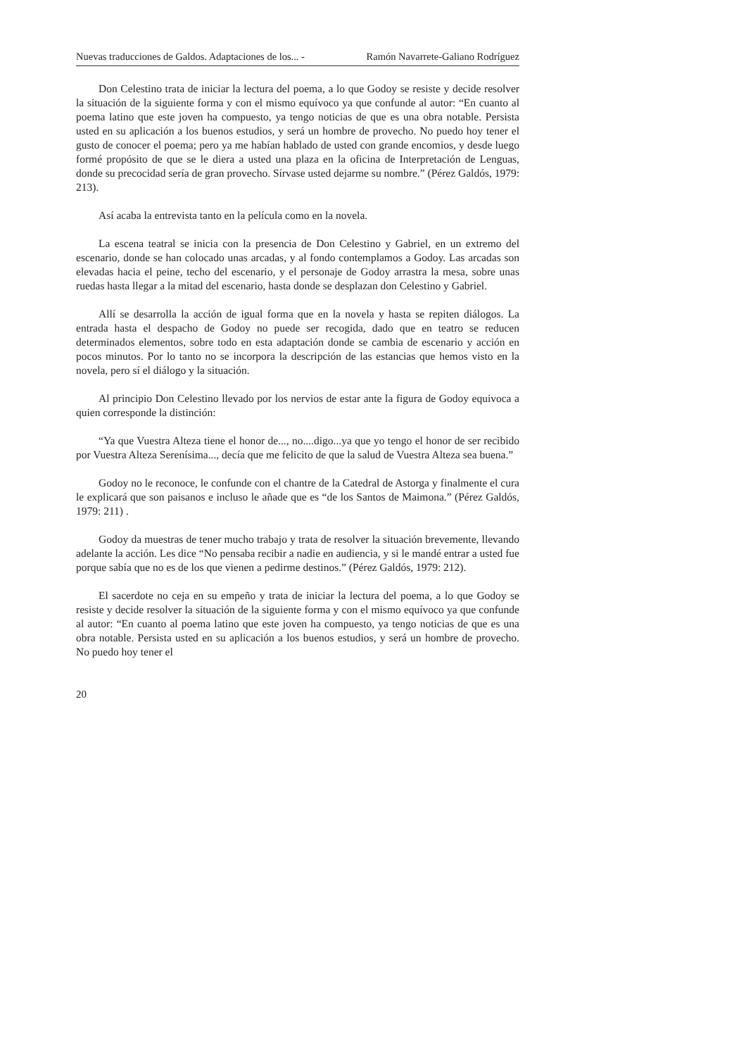Nuevas traducciones de Galdos. Adaptaciones de los... - Ramón Navarrete-Galiano Rodríguez
Don Celestino trata de iniciar la lectura del poema, a lo que Godoy se resiste y decide resolver la situación de la siguiente forma y con el mismo equívoco ya que confunde al autor: “En cuanto al poema latino que este joven ha compuesto, ya tengo noticias de que es una obra notable. Persista usted en su aplicación a los buenos estudios, y será un hombre de provecho. No puedo hoy tener el gusto de conocer el poema; pero ya me habían hablado de usted con grande encomios, y desde luego formé propósito de que se le diera a usted una plaza en la oficina de Interpretación de Lenguas, donde su precocidad sería de gran provecho. Sírvase usted dejarme su nombre.” (Pérez Galdós, 1979: 213).
Así acaba la entrevista tanto en la película como en la novela.
La escena teatral se inicia con la presencia de Don Celestino y Gabriel, en un extremo del escenario, donde se han colocado unas arcadas, y al fondo contemplamos a Godoy. Las arcadas son elevadas hacia el peine, techo del escenario, y el personaje de Godoy arrastra la mesa, sobre unas ruedas hasta llegar a la mitad del escenario, hasta donde se desplazan don Celestino y Gabriel.
Allí se desarrolla la acción de igual forma que en la novela y hasta se repiten diálogos. La entrada hasta el despacho de Godoy no puede ser recogida, dado que en teatro se reducen determinados elementos, sobre todo en esta adaptación donde se cambia de escenario y acción en pocos minutos. Por lo tanto no se incorpora la descripción de las estancias que hemos visto en la novela, pero sí el diálogo y la situación.
Al principio Don Celestino llevado por los nervios de estar ante la figura de Godoy equivoca a quien corresponde la distinción:
“Ya que Vuestra Alteza tiene el honor de..., no....digo...ya que yo tengo el honor de ser recibido por Vuestra Alteza Serenísima..., decía que me felicito de que la salud de Vuestra Alteza sea buena.”
Godoy no le reconoce, le confunde con el chantre de la Catedral de Astorga y finalmente el cura le explicará que son paisanos e incluso le añade que es “de los Santos de Maimona.” (Pérez Galdós, 1979: 211) .
Godoy da muestras de tener mucho trabajo y trata de resolver la situación brevemente, llevando adelante la acción. Les dice “No pensaba recibir a nadie en audiencia, y si le mandé entrar a usted fue porque sabía que no es de los que vienen a pedirme destinos.” (Pérez Galdós, 1979: 212).
El sacerdote no ceja en su empeño y trata de iniciar la lectura del poema, a lo que Godoy se resiste y decide resolver la situación de la siguiente forma y con el mismo equívoco ya que confunde al autor: “En cuanto al poema latino que este joven ha compuesto, ya tengo noticias de que es una obra notable. Persista usted en su aplicación a los buenos estudios, y será un hombre de provecho. No puedo hoy tener el
20